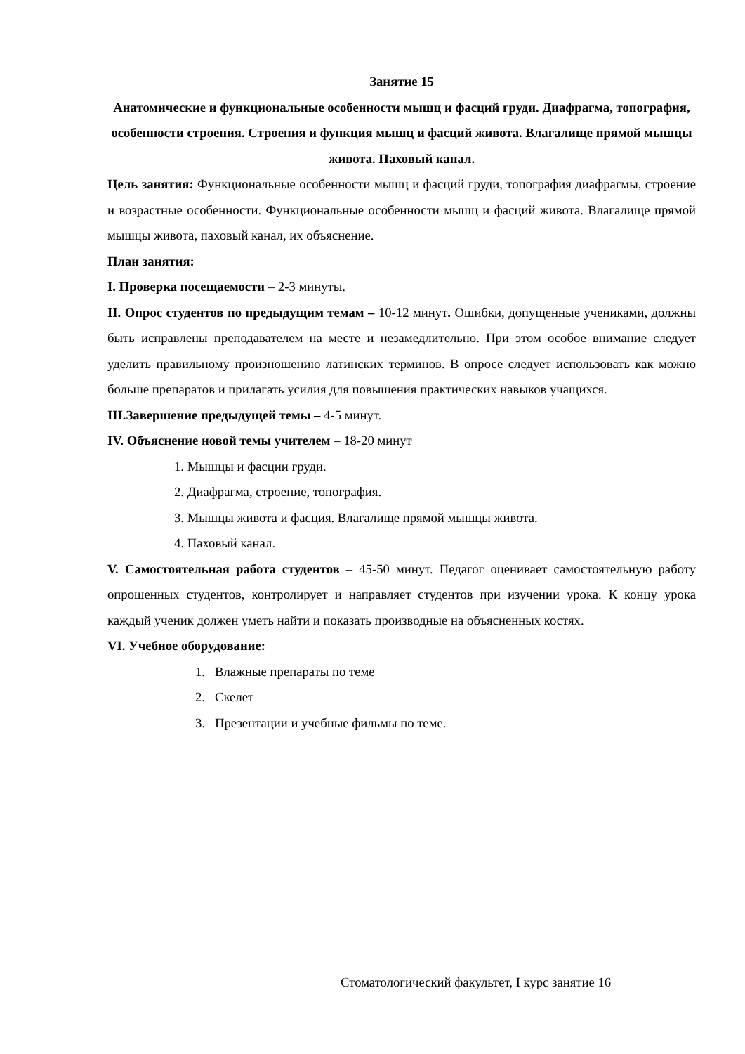Занятие 15
Анатомические и функциональные особенности мышц и фасций груди. Диафрагма, топография, особенности строения. Строения и функция мышц и фасций живота. Влагалище прямой мышцы живота. Паховый канал.
Цель занятия: Функциональные особенности мышц и фасций груди, топография диафрагмы, строение и возрастные особенности. Функциональные особенности мышц и фасций живота. Влагалище прямой мышцы живота, паховый канал, их объяснение.
План занятия:
I. Проверка посещаемости – 2-3 минуты.
II. Опрос студентов по предыдущим темам – 10-12 минут. Ошибки, допущенные учениками, должны быть исправлены преподавателем на месте и незамедлительно. При этом особое внимание следует уделить правильному произношению латинских терминов. В опросе следует использовать как можно больше препаратов и прилагать усилия для повышения практических навыков учащихся.
III.Завершение предыдущей темы – 4-5 минут.
IV. Объяснение новой темы учителем – 18-20 минут
1. Мышцы и фасции груди.
2. Диафрагма, строение, топография.
3. Мышцы живота и фасция. Влагалище прямой мышцы живота.
4. Паховый канал.
V. Самостоятельная работа студентов – 45-50 минут. Педагог оценивает самостоятельную работу опрошенных студентов, контролирует и направляет студентов при изучении урока. К концу урока каждый ученик должен уметь найти и показать производные на объясненных костях.
VI. Учебное оборудование:
1. Влажные препараты по теме
2. Скелет
3. Презентации и учебные фильмы по теме.
Стоматологический факультет, I курс занятие 16